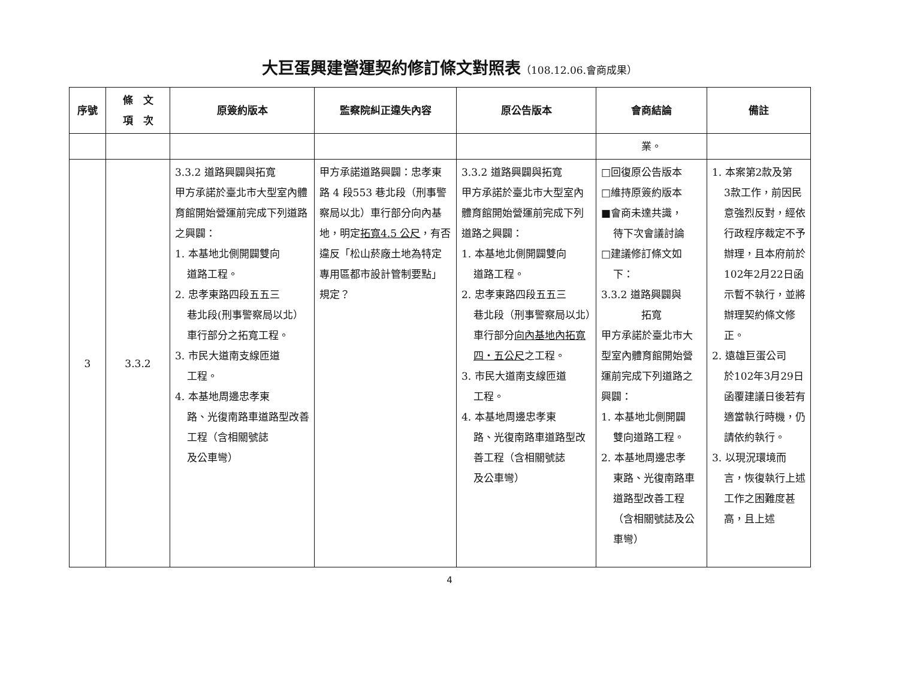大巨蛋興建營運契約修訂條文對照表（108.12.06.會商成果）
| 序號 | 條 文 項 次 | 原簽約版本 | 監察院糾正違失內容 | 原公告版本 | 會商結論 | 備註 |
| --- | --- | --- | --- | --- | --- | --- |
| | | | | | 業。 | |
| 3 | 3.3.2 | 3.3.2 道路興闢與拓寬 甲方承諾於臺北市大型室內體育館開始營運前完成下列道路之興闢： 1. 本基地北側開闢雙向 道路工程。 2. 忠孝東路四段五五三 巷北段(刑事警察局以北）車行部分之拓寬工程。 3. 市民大道南支線匝道 工程。 4. 本基地周邊忠孝東 路、光復南路車道路型改善工程（含相關號誌 及公車彎） | 甲方承諾道路興闢：忠孝東路 4 段553 巷北段（刑事警察局以北）車行部分向內基地，明定 拓寬4.5 公尺 ，有否違反「松山菸廠土地為特定專用區都市設計管制要點」規定？ | 3.3.2 道路興闢與拓寬 甲方承諾於臺北市大型室內體育館開始營運前完成下列道路之興闢： 1. 本基地北側開闢雙向 道路工程。 2. 忠孝東路四段五五三 巷北段（刑事警察局以北）車行部分 向內基地內拓寬四・五公尺 之工程。 3. 市民大道南支線匝道 工程。 4. 本基地周邊忠孝東 路、光復南路車道路型改善工程（含相關號誌 及公車彎） | □回復原公告版本 □維持原簽約版本 ■會商未達共識， 待下次會議討論 □建議修訂條文如 下： 3.3.2 道路興闢與 拓寬 甲方承諾於臺北市大型室內體育館開始營運前完成下列道路之興闢： 1. 本基地北側開闢 雙向道路工程。 2. 本基地周邊忠孝 東路、光復南路車道路型改善工程（含相關號誌及公車彎） | 1. 本案第2款及第 3款工作，前因民意強烈反對，經依行政程序裁定不予辦理，且本府前於102年2月22日函示暫不執行，並將辦理契約條文修正。 2. 遠雄巨蛋公司 於102年3月29日函覆建議日後若有適當執行時機，仍請依約執行。 3. 以現況環境而 言，恢復執行上述工作之困難度甚高，且上述 |
4